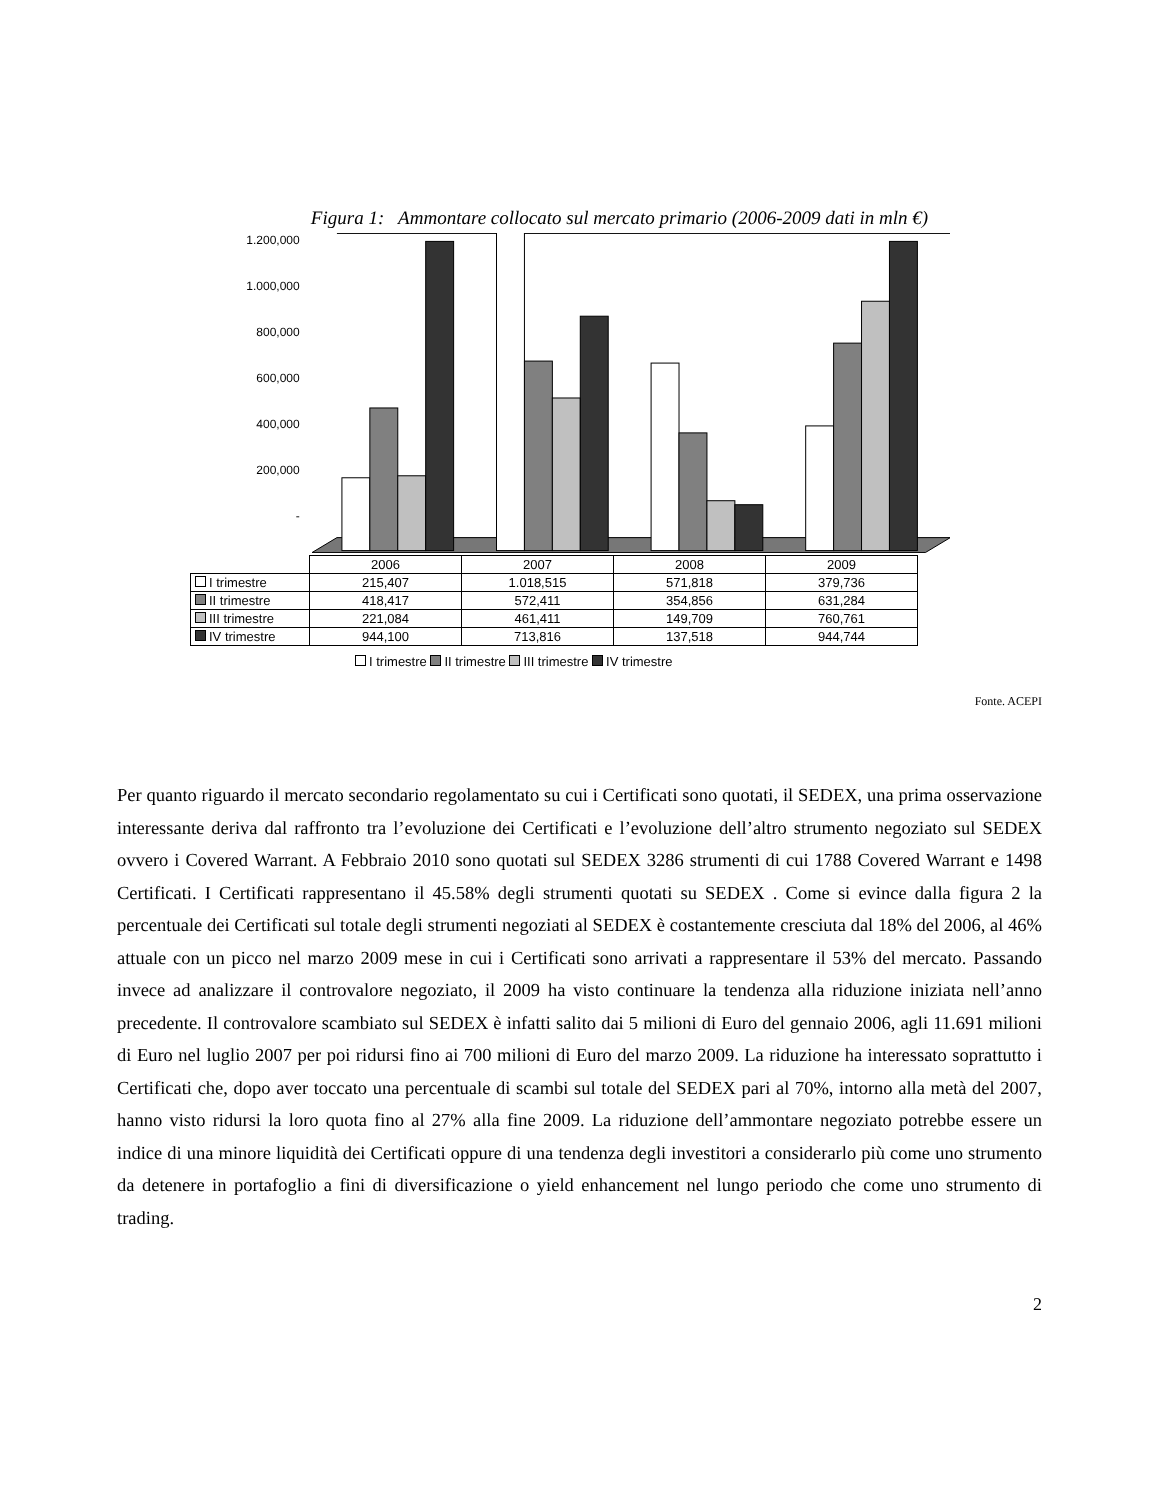Figura 1: Ammontare collocato sul mercato primario (2006-2009 dati in mln €)
1.200,000
1.000,000
800,000
600,000
400,000
200,000
-
| | 2006 | 2007 | 2008 | 2009 |
| --- | --- | --- | --- | --- |
| I trimestre | 215,407 | 1.018,515 | 571,818 | 379,736 |
| II trimestre | 418,417 | 572,411 | 354,856 | 631,284 |
| III trimestre | 221,084 | 461,411 | 149,709 | 760,761 |
| IV trimestre | 944,100 | 713,816 | 137,518 | 944,744 |
I trimestre II trimestre III trimestre IV trimestre
Fonte. ACEPI
Per quanto riguardo il mercato secondario regolamentato su cui i Certificati sono quotati, il SEDEX, una prima osservazione interessante deriva dal raffronto tra l’evoluzione dei Certificati e l’evoluzione dell’altro strumento negoziato sul SEDEX ovvero i Covered Warrant. A Febbraio 2010 sono quotati sul SEDEX 3286 strumenti di cui 1788 Covered Warrant e 1498 Certificati. I Certificati rappresentano il 45.58% degli strumenti quotati su SEDEX . Come si evince dalla figura 2 la percentuale dei Certificati sul totale degli strumenti negoziati al SEDEX è costantemente cresciuta dal 18% del 2006, al 46% attuale con un picco nel marzo 2009 mese in cui i Certificati sono arrivati a rappresentare il 53% del mercato. Passando invece ad analizzare il controvalore negoziato, il 2009 ha visto continuare la tendenza alla riduzione iniziata nell’anno precedente. Il controvalore scambiato sul SEDEX è infatti salito dai 5 milioni di Euro del gennaio 2006, agli 11.691 milioni di Euro nel luglio 2007 per poi ridursi fino ai 700 milioni di Euro del marzo 2009. La riduzione ha interessato soprattutto i Certificati che, dopo aver toccato una percentuale di scambi sul totale del SEDEX pari al 70%, intorno alla metà del 2007, hanno visto ridursi la loro quota fino al 27% alla fine 2009. La riduzione dell’ammontare negoziato potrebbe essere un indice di una minore liquidità dei Certificati oppure di una tendenza degli investitori a considerarlo più come uno strumento da detenere in portafoglio a fini di diversificazione o yield enhancement nel lungo periodo che come uno strumento di trading.
2